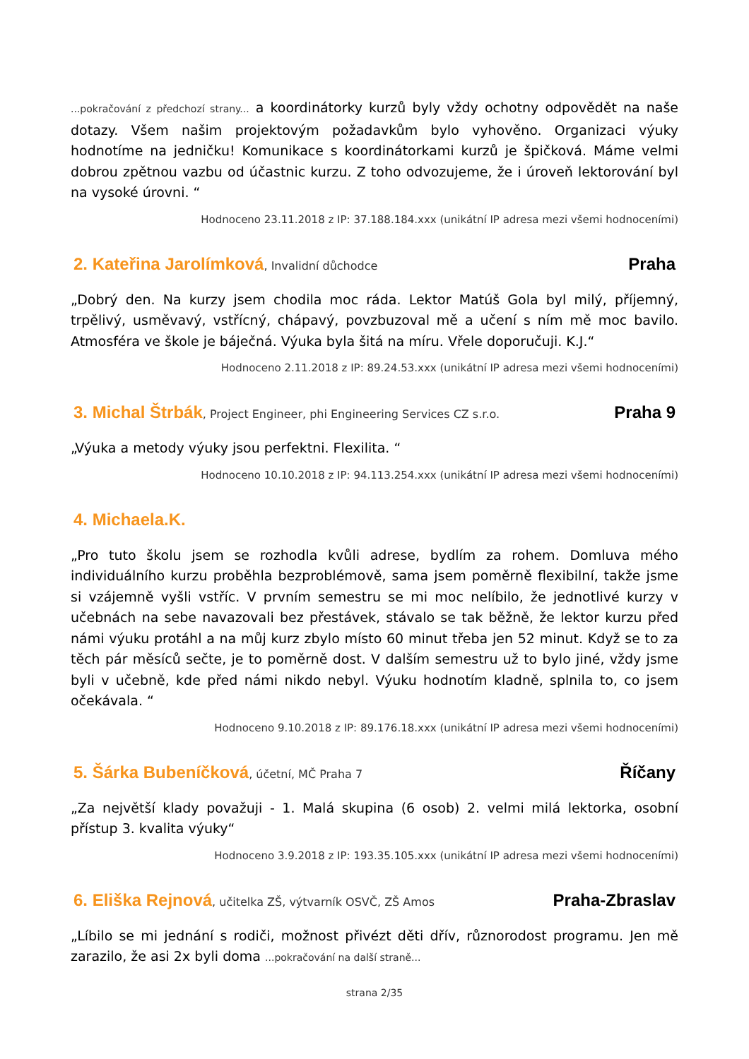...pokračování z předchozí strany... a koordinátorky kurzů byly vždy ochotny odpovědět na naše dotazy. Všem našim projektovým požadavkům bylo vyhověno. Organizaci výuky hodnotíme na jedničku! Komunikace s koordinátorkami kurzů je špičková. Máme velmi dobrou zpětnou vazbu od účastnic kurzu. Z toho odvozujeme, že i úroveň lektorování byl na vysoké úrovni. “
Hodnoceno 23.11.2018 z IP: 37.188.184.xxx (unikátní IP adresa mezi všemi hodnoceními)
2. Kateřina Jarolímková, Invalidní důchodce
Praha
„Dobrý den. Na kurzy jsem chodila moc ráda. Lektor Matúš Gola byl milý, příjemný, trpělivý, usměvavý, vstřícný, chápavý, povzbuzoval mě a učení s ním mě moc bavilo. Atmosféra ve škole je báječná. Výuka byla šitá na míru. Vřele doporučuji. K.J.“
Hodnoceno 2.11.2018 z IP: 89.24.53.xxx (unikátní IP adresa mezi všemi hodnoceními)
3. Michal Štrbák, Project Engineer, phi Engineering Services CZ s.r.o.
Praha 9
„Výuka a metody výuky jsou perfektni. Flexilita. “
Hodnoceno 10.10.2018 z IP: 94.113.254.xxx (unikátní IP adresa mezi všemi hodnoceními)
4. Michaela.K.
„Pro tuto školu jsem se rozhodla kvůli adrese, bydlím za rohem. Domluva mého individuálního kurzu proběhla bezproblémově, sama jsem poměrně flexibilní, takže jsme si vzájemně vyšli vstříc. V prvním semestru se mi moc nelíbilo, že jednotlivé kurzy v učebnách na sebe navazovali bez přestávek, stávalo se tak běžně, že lektor kurzu před námi výuku protáhl a na můj kurz zbylo místo 60 minut třeba jen 52 minut. Když se to za těch pár měsíců sečte, je to poměrně dost. V dalším semestru už to bylo jiné, vždy jsme byli v učebně, kde před námi nikdo nebyl. Výuku hodnotím kladně, splnila to, co jsem očekávala. “
Hodnoceno 9.10.2018 z IP: 89.176.18.xxx (unikátní IP adresa mezi všemi hodnoceními)
5. Šárka Bubeníčková, účetní, MČ Praha 7
Říčany
„Za největší klady považuji - 1. Malá skupina (6 osob) 2. velmi milá lektorka, osobní přístup 3. kvalita výuky“
Hodnoceno 3.9.2018 z IP: 193.35.105.xxx (unikátní IP adresa mezi všemi hodnoceními)
6. Eliška Rejnová, učitelka ZŠ, výtvarník OSVČ, ZŠ Amos
Praha-Zbraslav
„Líbilo se mi jednání s rodiči, možnost přivézt děti dřív, různorodost programu. Jen mě zarazilo, že asi 2x byli doma ...pokračování na další straně...
strana 2/35